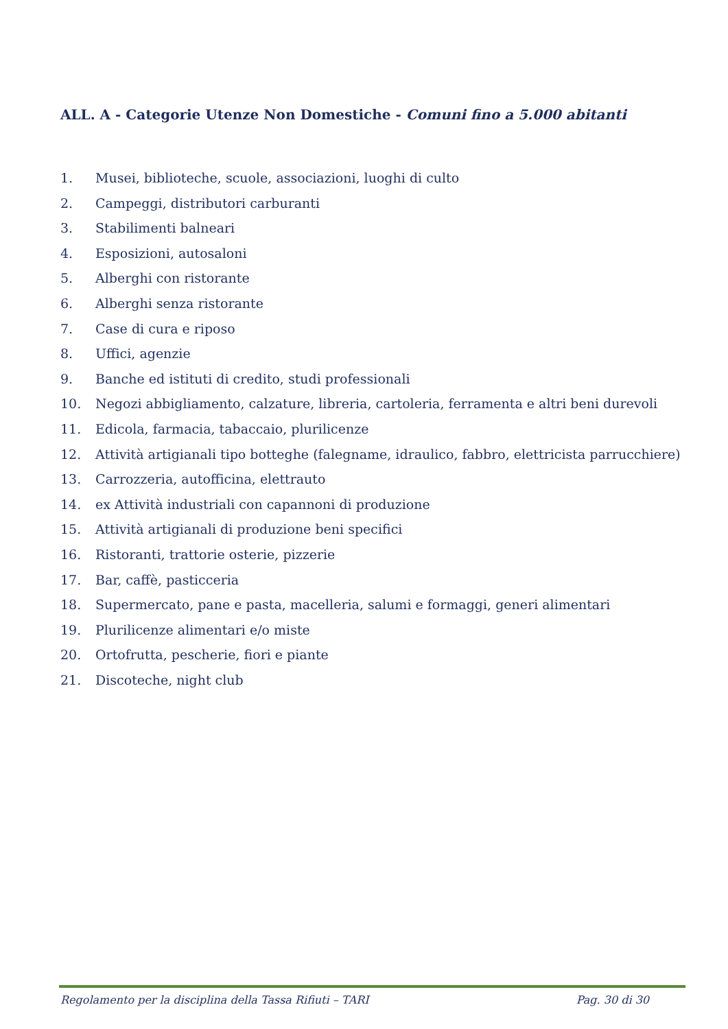ALL. A - Categorie Utenze Non Domestiche - Comuni fino a 5.000 abitanti
1. Musei, biblioteche, scuole, associazioni, luoghi di culto
2. Campeggi, distributori carburanti
3. Stabilimenti balneari
4. Esposizioni, autosaloni
5. Alberghi con ristorante
6. Alberghi senza ristorante
7. Case di cura e riposo
8. Uffici, agenzie
9. Banche ed istituti di credito, studi professionali
10. Negozi abbigliamento, calzature, libreria, cartoleria, ferramenta e altri beni durevoli
11. Edicola, farmacia, tabaccaio, plurilicenze
12. Attività artigianali tipo botteghe (falegname, idraulico, fabbro, elettricista parrucchiere)
13. Carrozzeria, autofficina, elettrauto
14. ex Attività industriali con capannoni di produzione
15. Attività artigianali di produzione beni specifici
16. Ristoranti, trattorie osterie, pizzerie
17. Bar, caffè, pasticceria
18. Supermercato, pane e pasta, macelleria, salumi e formaggi, generi alimentari
19. Plurilicenze alimentari e/o miste
20. Ortofrutta, pescherie, fiori e piante
21. Discoteche, night club
Regolamento per la disciplina della Tassa Rifiuti – TARI Pag. 30 di 30